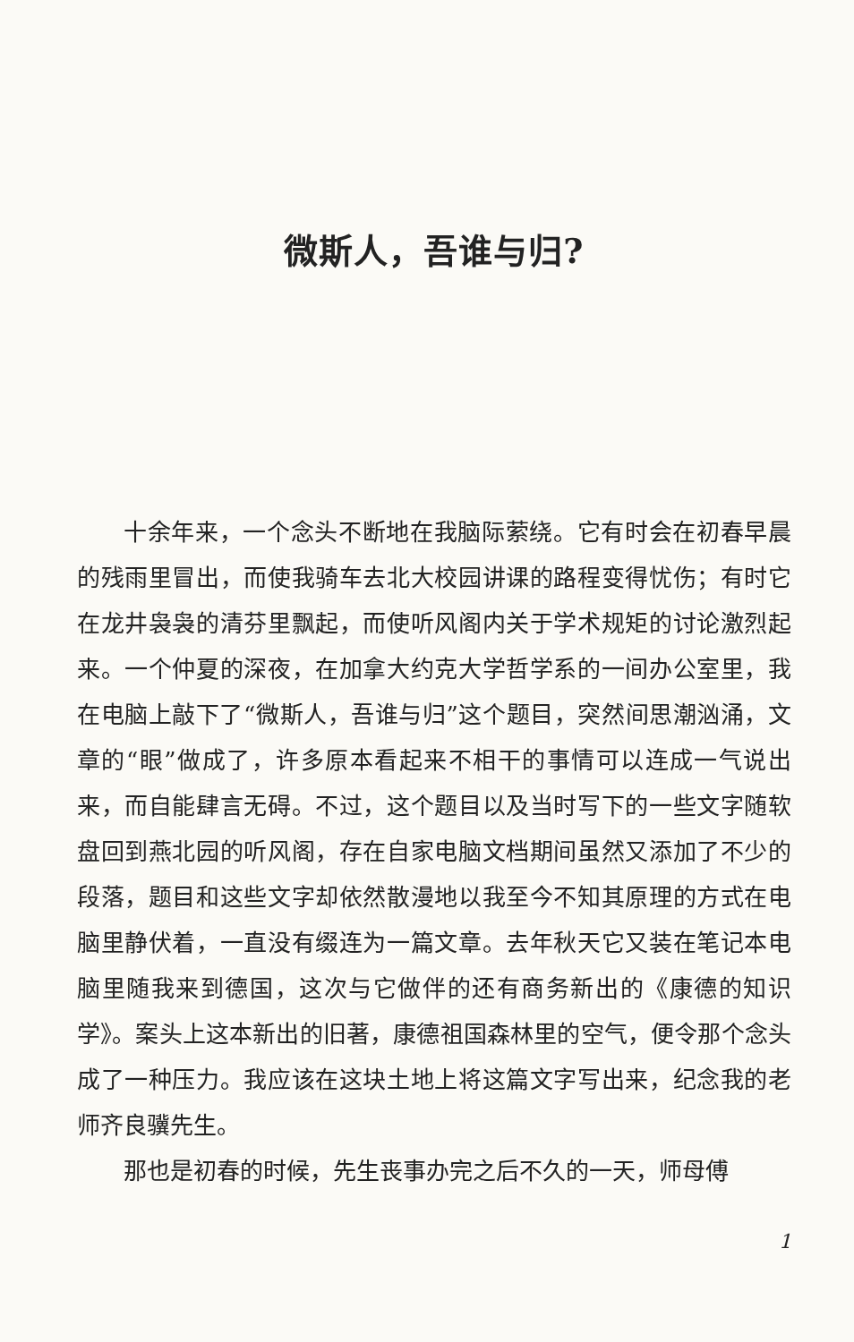微斯人，吾谁与归?
十余年来，一个念头不断地在我脑际萦绕。它有时会在初春早晨的残雨里冒出，而使我骑车去北大校园讲课的路程变得忧伤；有时它在龙井袅袅的清芬里飘起，而使听风阁内关于学术规矩的讨论激烈起来。一个仲夏的深夜，在加拿大约克大学哲学系的一间办公室里，我在电脑上敲下了“微斯人，吾谁与归”这个题目，突然间思潮汹涌，文章的“眼”做成了，许多原本看起来不相干的事情可以连成一气说出来，而自能肆言无碍。不过，这个题目以及当时写下的一些文字随软盘回到燕北园的听风阁，存在自家电脑文档期间虽然又添加了不少的段落，题目和这些文字却依然散漫地以我至今不知其原理的方式在电脑里静伏着，一直没有缀连为一篇文章。去年秋天它又装在笔记本电脑里随我来到德国，这次与它做伴的还有商务新出的《康德的知识学》。案头上这本新出的旧著，康德祖国森林里的空气，便令那个念头成了一种压力。我应该在这块土地上将这篇文字写出来，纪念我的老师齐良骥先生。
那也是初春的时候，先生丧事办完之后不久的一天，师母傅
1